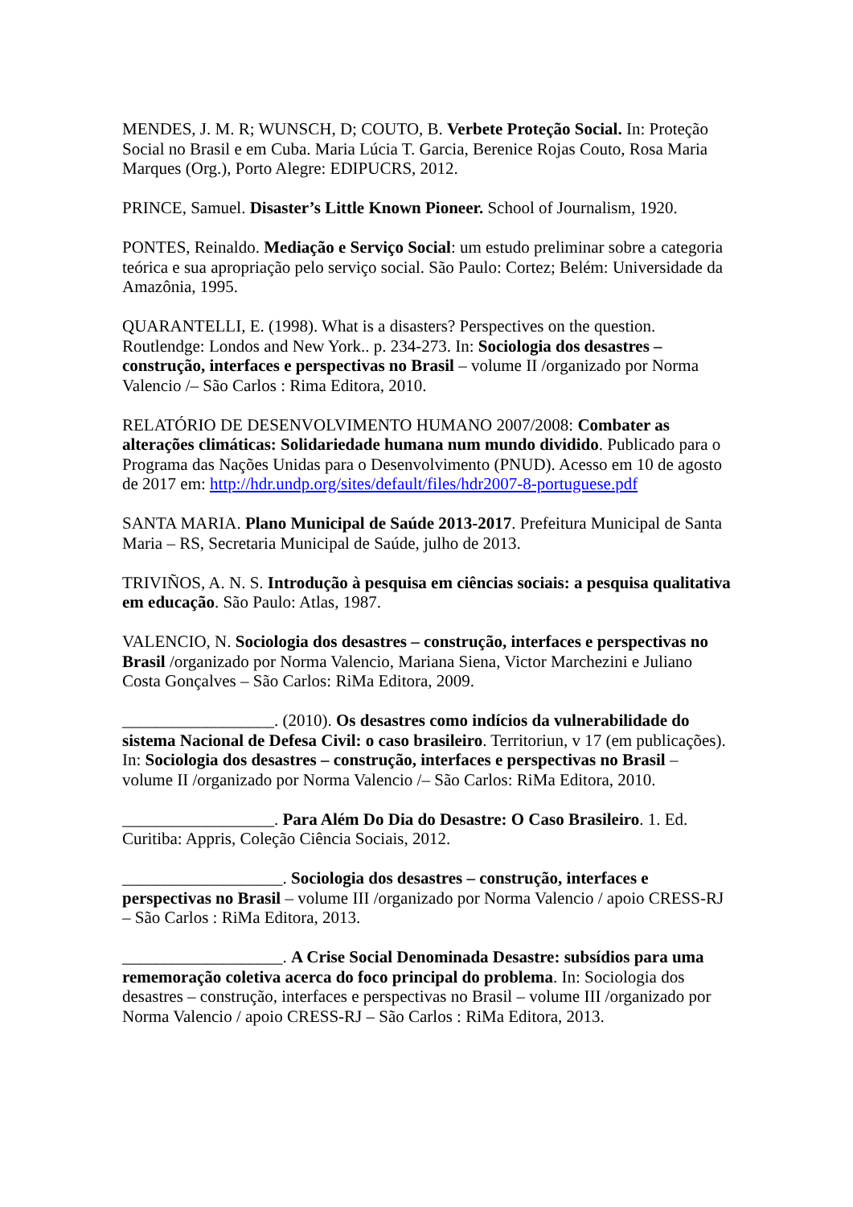MENDES, J. M. R; WUNSCH, D; COUTO, B. Verbete Proteção Social. In: Proteção Social no Brasil e em Cuba. Maria Lúcia T. Garcia, Berenice Rojas Couto, Rosa Maria Marques (Org.), Porto Alegre: EDIPUCRS, 2012.
PRINCE, Samuel. Disaster’s Little Known Pioneer. School of Journalism, 1920.
PONTES, Reinaldo. Mediação e Serviço Social: um estudo preliminar sobre a categoria teórica e sua apropriação pelo serviço social. São Paulo: Cortez; Belém: Universidade da Amazônia, 1995.
QUARANTELLI, E. (1998). What is a disasters? Perspectives on the question. Routlendge: Londos and New York.. p. 234-273. In: Sociologia dos desastres – construção, interfaces e perspectivas no Brasil – volume II /organizado por Norma Valencio /– São Carlos : Rima Editora, 2010.
RELATÓRIO DE DESENVOLVIMENTO HUMANO 2007/2008: Combater as alterações climáticas: Solidariedade humana num mundo dividido. Publicado para o Programa das Nações Unidas para o Desenvolvimento (PNUD). Acesso em 10 de agosto de 2017 em: http://hdr.undp.org/sites/default/files/hdr2007-8-portuguese.pdf
SANTA MARIA. Plano Municipal de Saúde 2013-2017. Prefeitura Municipal de Santa Maria – RS, Secretaria Municipal de Saúde, julho de 2013.
TRIVIÑOS, A. N. S. Introdução à pesquisa em ciências sociais: a pesquisa qualitativa em educação. São Paulo: Atlas, 1987.
VALENCIO, N. Sociologia dos desastres – construção, interfaces e perspectivas no Brasil /organizado por Norma Valencio, Mariana Siena, Victor Marchezini e Juliano Costa Gonçalves – São Carlos: RiMa Editora, 2009.
__________________. (2010). Os desastres como indícios da vulnerabilidade do sistema Nacional de Defesa Civil: o caso brasileiro. Territoriun, v 17 (em publicações). In: Sociologia dos desastres – construção, interfaces e perspectivas no Brasil – volume II /organizado por Norma Valencio /– São Carlos: RiMa Editora, 2010.
__________________. Para Além Do Dia do Desastre: O Caso Brasileiro. 1. Ed. Curitiba: Appris, Coleção Ciência Sociais, 2012.
___________________. Sociologia dos desastres – construção, interfaces e perspectivas no Brasil – volume III /organizado por Norma Valencio / apoio CRESS-RJ – São Carlos : RiMa Editora, 2013.
___________________. A Crise Social Denominada Desastre: subsídios para uma rememoração coletiva acerca do foco principal do problema. In: Sociologia dos desastres – construção, interfaces e perspectivas no Brasil – volume III /organizado por Norma Valencio / apoio CRESS-RJ – São Carlos : RiMa Editora, 2013.